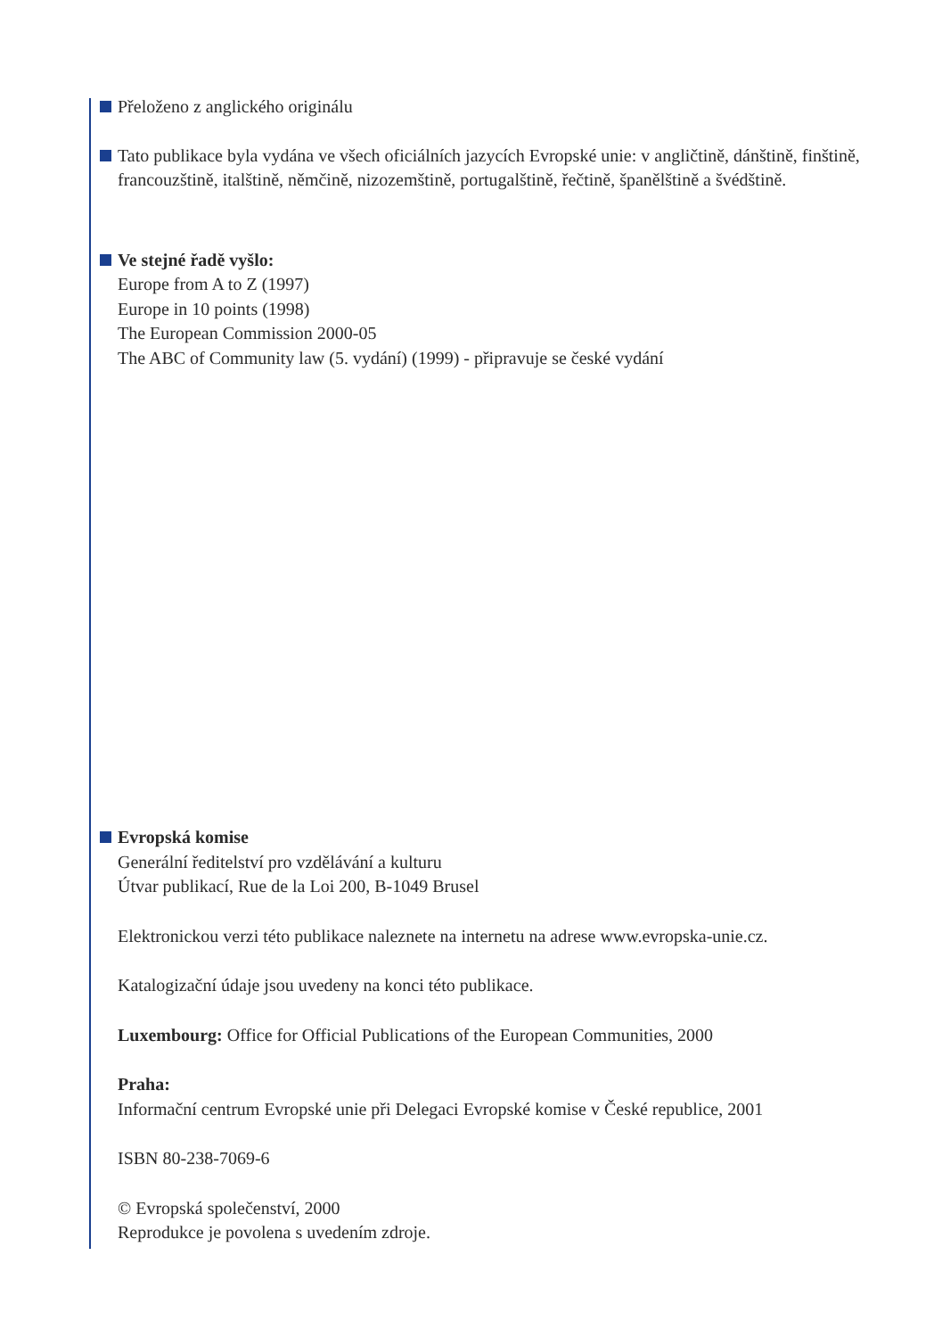Přeloženo z anglického originálu
Tato publikace byla vydána ve všech oficiálních jazycích Evropské unie: v angličtině, dánštině, finštině, francouzštině, italštině, němčině, nizozemštině, portugalštině, řečtině, španělštině a švédštině.
Ve stejné řadě vyšlo:
Europe from A to Z (1997)
Europe in 10 points (1998)
The European Commission 2000-05
The ABC of Community law (5. vydání) (1999) - připravuje se české vydání
Evropská komise
Generální ředitelství pro vzdělávání a kulturu
Útvar publikací, Rue de la Loi 200, B-1049 Brusel
Elektronickou verzi této publikace naleznete na internetu na adrese www.evropska-unie.cz.
Katalogizační údaje jsou uvedeny na konci této publikace.
Luxembourg: Office for Official Publications of the European Communities, 2000
Praha:
Informační centrum Evropské unie při Delegaci Evropské komise v České republice, 2001
ISBN 80-238-7069-6
© Evropská společenství, 2000
Reprodukce je povolena s uvedením zdroje.